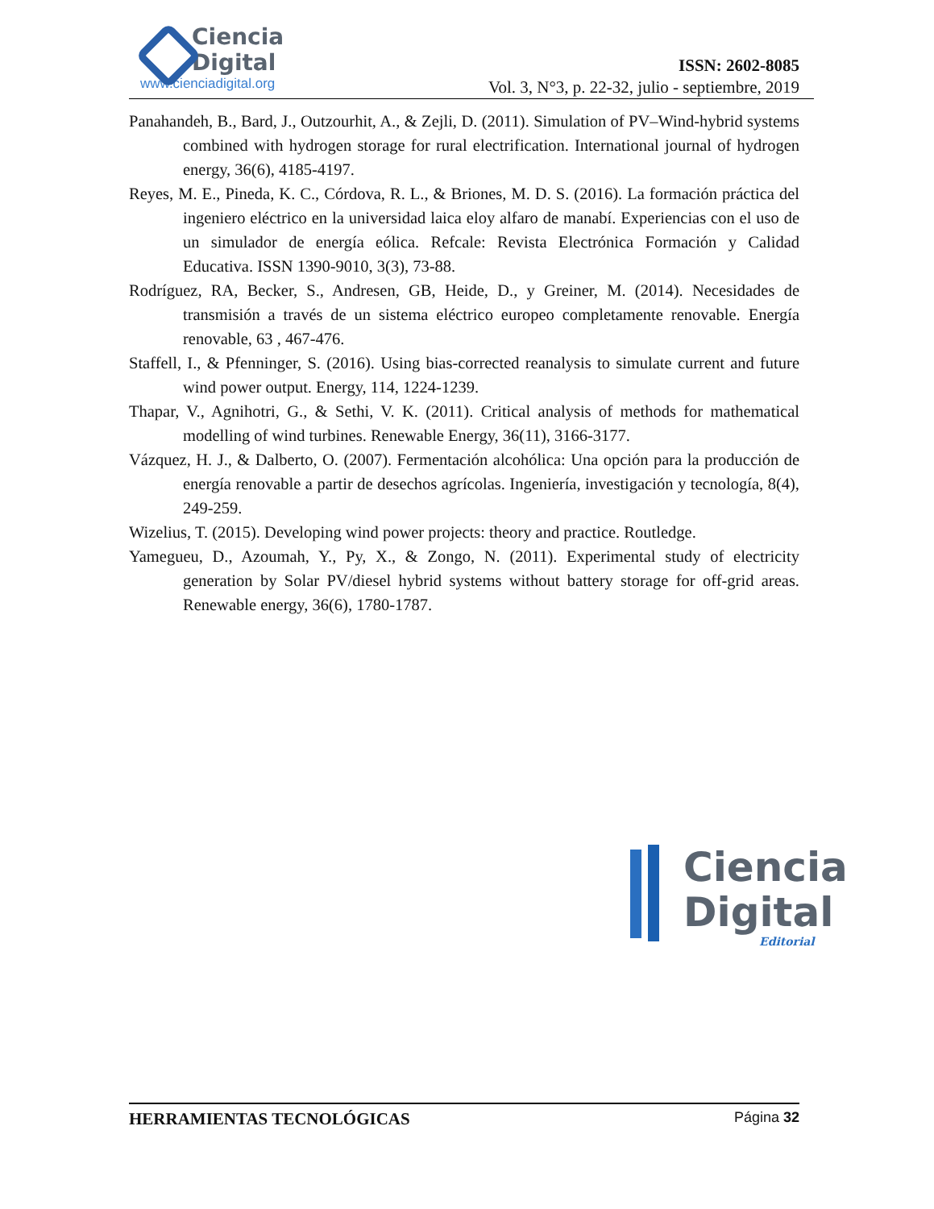Ciencia
Digital
www.cienciadigital.org
ISSN: 2602-8085
Vol. 3, N°3, p. 22-32, julio - septiembre, 2019
Panahandeh, B., Bard, J., Outzourhit, A., & Zejli, D. (2011). Simulation of PV–Wind-hybrid systems combined with hydrogen storage for rural electrification. International journal of hydrogen energy, 36(6), 4185-4197.
Reyes, M. E., Pineda, K. C., Córdova, R. L., & Briones, M. D. S. (2016). La formación práctica del ingeniero eléctrico en la universidad laica eloy alfaro de manabí. Experiencias con el uso de un simulador de energía eólica. Refcale: Revista Electrónica Formación y Calidad Educativa. ISSN 1390-9010, 3(3), 73-88.
Rodríguez, RA, Becker, S., Andresen, GB, Heide, D., y Greiner, M. (2014). Necesidades de transmisión a través de un sistema eléctrico europeo completamente renovable. Energía renovable, 63 , 467-476.
Staffell, I., & Pfenninger, S. (2016). Using bias-corrected reanalysis to simulate current and future wind power output. Energy, 114, 1224-1239.
Thapar, V., Agnihotri, G., & Sethi, V. K. (2011). Critical analysis of methods for mathematical modelling of wind turbines. Renewable Energy, 36(11), 3166-3177.
Vázquez, H. J., & Dalberto, O. (2007). Fermentación alcohólica: Una opción para la producción de energía renovable a partir de desechos agrícolas. Ingeniería, investigación y tecnología, 8(4), 249-259.
Wizelius, T. (2015). Developing wind power projects: theory and practice. Routledge.
Yamegueu, D., Azoumah, Y., Py, X., & Zongo, N. (2011). Experimental study of electricity generation by Solar PV/diesel hybrid systems without battery storage for off-grid areas. Renewable energy, 36(6), 1780-1787.
Ciencia
Digital
Editorial
HERRAMIENTAS TECNOLÓGICAS Página 32